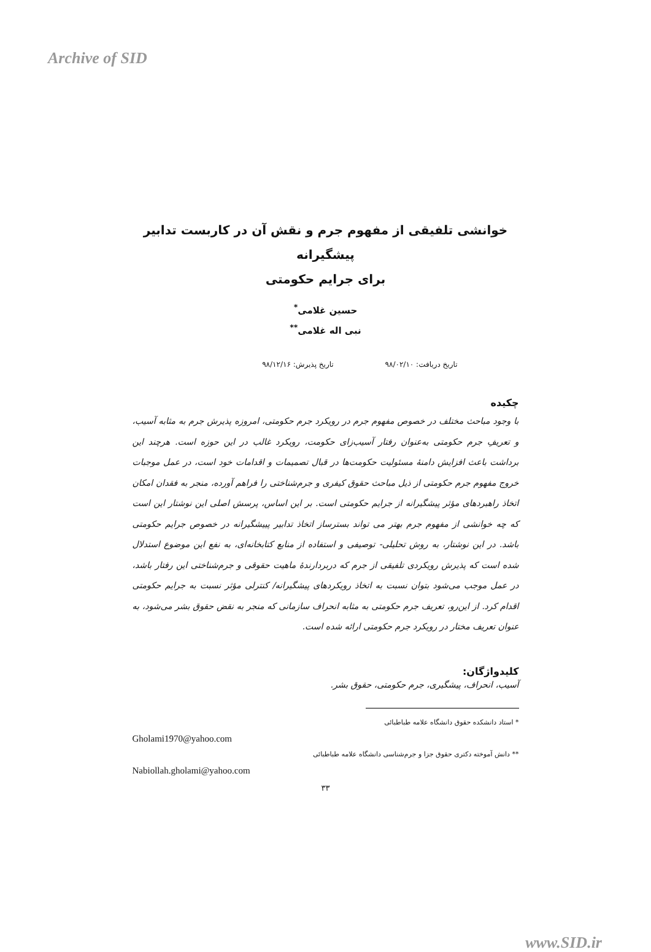Archive of SID
خوانشی تلفیقی از مفهوم جرم و نقش آن در کاربست تدابیر پیشگیرانه
برای جرایم حکومتی
حسین غلامی<sup>*</sup>
نبی اله غلامی<sup>**</sup>
تاریخ دریافت: ۹۸/۰۲/۱۰ تاریخ پذیرش: ۹۸/۱۲/۱۶
چکیده
با وجود مباحث مختلف در خصوص مفهوم جرم در رویکرد جرم حکومتی، امروزه پذیرش جرم به مثابه آسیب، و تعریفِ جرم حکومتی به‌عنوان رفتار آسیب‌زای حکومت، رویکرد غالب در این حوزه است. هرچند این برداشت باعث افزایش دامنهٔ مسئولیت حکومت‌ها در قبال تصمیمات و اقدامات خود است، در عمل موجبات خروج مفهوم جرم حکومتی از ذیل مباحث حقوق کیفری و جرم‌شناختی را فراهم آورده، منجر به فقدان امکان اتخاذ راهبردهای مؤثر پیشگیرانه از جرایم حکومتی است. بر این اساس، پرسش اصلی این نوشتار این است که چه خوانشی از مفهوم جرم بهتر می تواند بسترساز اتخاذ تدابیر پییشگیرانه در خصوص جرایم حکومتی باشد. در این نوشتار، به روش تحلیلی- توصیفی و استفاده از منابع کتابخانه‌ای، به نفع این موضوع استدلال شده است که پذیرش رویکردی تلفیقی از جرم که دربردارندهٔ ماهیت حقوقی و جرم‌شناختی این رفتار باشد، در عمل موجب می‌شود بتوان نسبت به اتخاذ رویکردهای پیشگیرانه/ کنترلی مؤثر نسبت به جرایم حکومتی اقدام کرد. از این‌رو، تعریف جرم حکومتی به مثابه انحراف سازمانی که منجر به نقض حقوق بشر می‌شود، به عنوان تعریف مختار در رویکرد جرم حکومتی ارائه شده است.
کلیدواژگان:
آسیب، انحراف، پیشگیری، جرم حکومتی، حقوق بشر.
* استاد دانشکده حقوق دانشگاه علامه طباطبائی
Gholami1970@yahoo.com
** دانش آموخته دکتری حقوق جزا و جرم‌شناسی دانشگاه علامه طباطبائی
Nabiollah.gholami@yahoo.com
۳۳
www.SID.ir